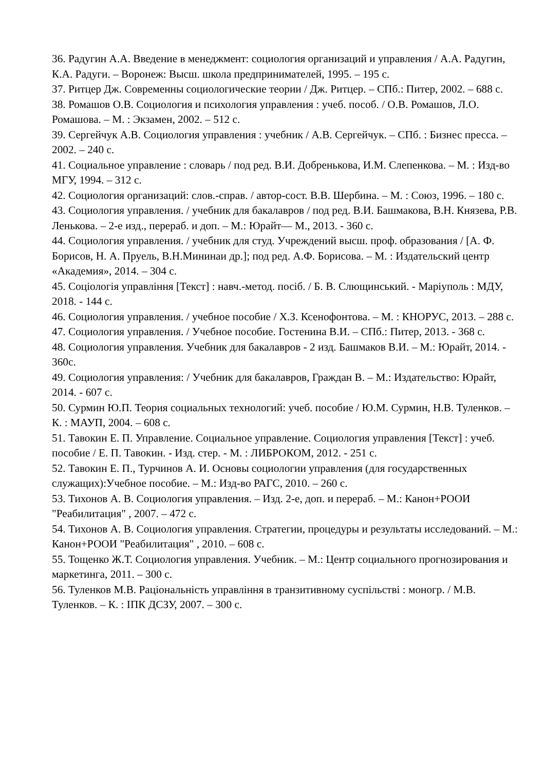36. Радугин А.А. Введение в менеджмент: социология организаций и управления / А.А. Радугин, К.А. Радуги. – Воронеж: Высш. школа предпринимателей, 1995. – 195 с.
37. Ритцер Дж. Современны социологические теории / Дж. Ритцер. – СПб.: Питер, 2002. – 688 с.
38. Ромашов О.В. Социология и психология управления : учеб. пособ. / О.В. Ромашов, Л.О. Ромашова. – М. : Экзамен, 2002. – 512 с.
39. Сергейчук А.В. Социология управления : учебник / А.В. Сергейчук. – СПб. : Бизнес пресса. – 2002. – 240 с.
41. Социальное управление : словарь / под ред. В.И. Добренькова, И.М. Слепенкова. – М. : Изд-во МГУ, 1994. – 312 с.
42. Социология организаций: слов.-справ. / автор-сост. В.В. Шербина. – М. : Союз, 1996. – 180 с.
43. Социология управления. / учебник для бакалавров / под ред. В.И. Башмакова, В.Н. Князева, Р.В. Ленькова. – 2-е изд., перераб. и доп. – М.: Юрайт— М., 2013. - 360 с.
44. Социология управления. / учебник для студ. Учреждений высш. проф. образования / [А. Ф. Борисов, Н. А. Пруель, В.Н.Мининаи др.]; под ред. А.Ф. Борисова. – М. : Издательский центр «Академия», 2014. – 304 с.
45. Соціологія управління [Текст] : навч.-метод. посіб. / Б. В. Слющинський. - Маріуполь : МДУ, 2018. - 144 с.
46. Социология управления. / учебное пособие / Х.З. Ксенофонтова. – М. : КНОРУС, 2013. – 288 с.
47. Социология управления. / Учебное пособие. Гостенина В.И. – СПб.: Питер, 2013. - 368 с.
48. Социология управления. Учебник для бакалавров - 2 изд. Башмаков В.И. – М.: Юрайт, 2014. - 360с.
49. Социология управления: / Учебник для бакалавров, Граждан В. – М.: Издательство: Юрайт, 2014. - 607 с.
50. Сурмин Ю.П. Теория социальных технологий: учеб. пособие / Ю.М. Сурмин, Н.В. Туленков. – К. : МАУП, 2004. – 608 с.
51. Тавокин Е. П. Управление. Социальное управление. Социология управления [Текст] : учеб. пособие / Е. П. Тавокин. - Изд. стер. - М. : ЛИБРОКОМ, 2012. - 251 с.
52. Тавокин Е. П., Турчинов А. И. Основы социологии управления (для государственных служащих):Учебное пособие. – М.: Изд-во РАГС, 2010. – 260 с.
53. Тихонов А. В. Социология управления. – Изд. 2-е, доп. и перераб. – М.: Канон+РООИ "Реабилитация" , 2007. – 472 с.
54. Тихонов А. В. Социология управления. Стратегии, процедуры и результаты исследований. – М.: Канон+РООИ "Реабилитация" , 2010. – 608 с.
55. Тощенко Ж.Т. Социология управления. Учебник. – М.: Центр социального прогнозирования и маркетинга, 2011. – 300 с.
56. Туленков М.В. Раціональність управління в транзитивному суспільстві : моногр. / М.В. Туленков. – К. : ІПК ДСЗУ, 2007. – 300 с.